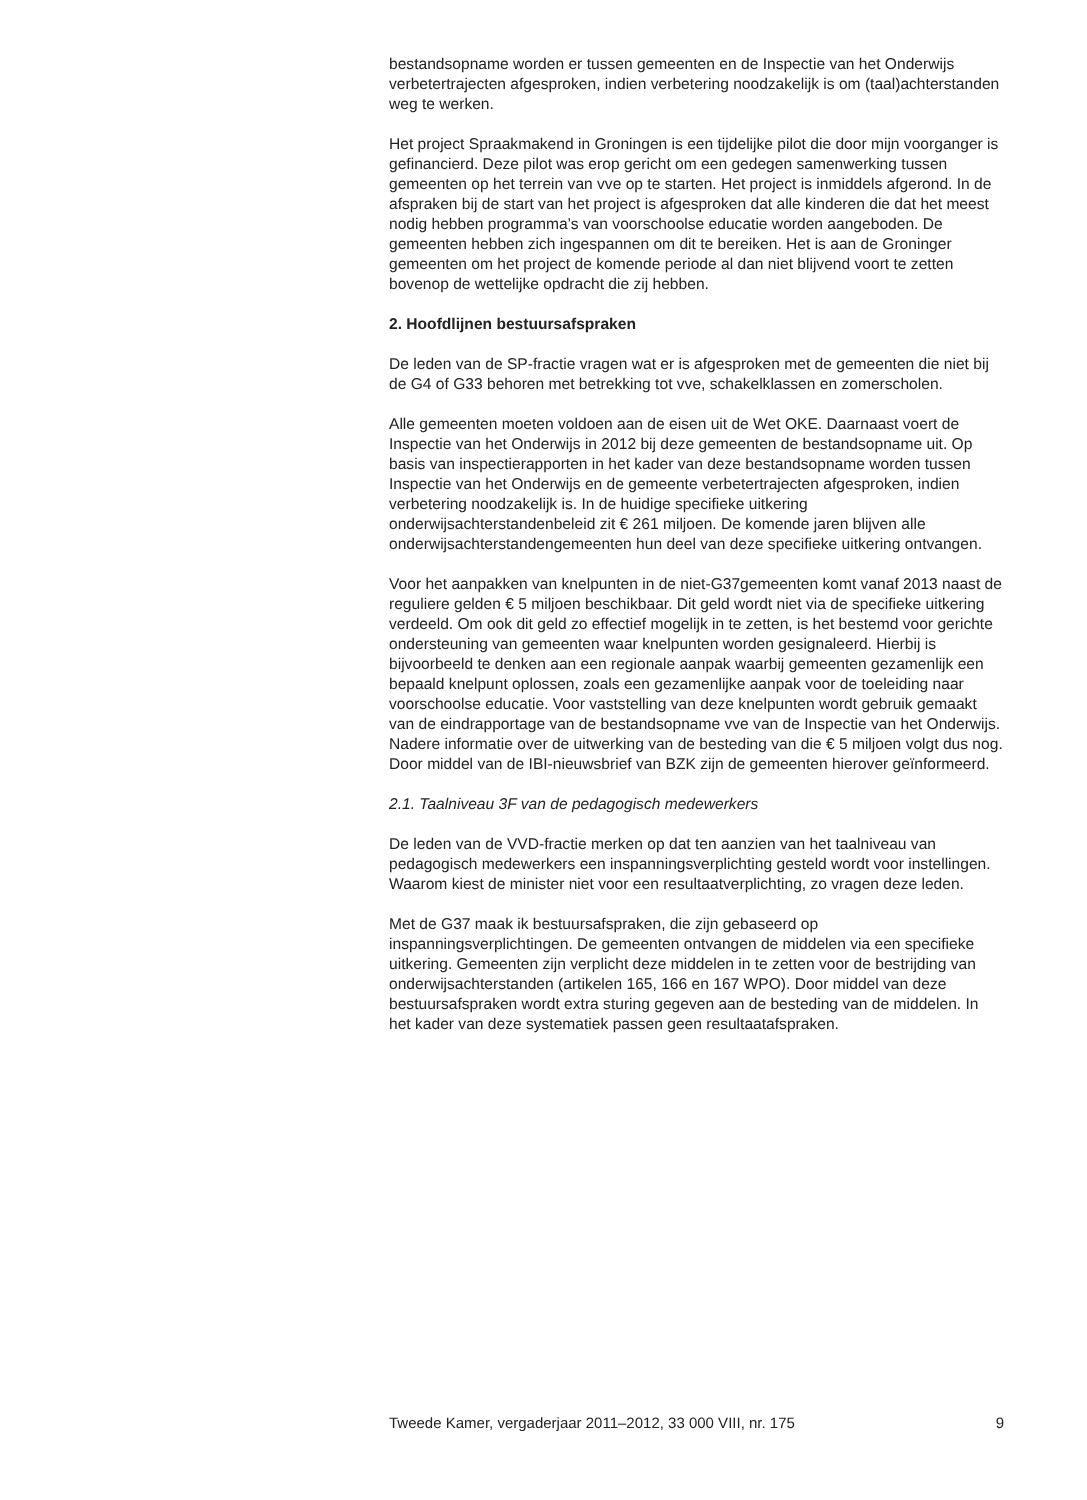bestandsopname worden er tussen gemeenten en de Inspectie van het Onderwijs verbetertrajecten afgesproken, indien verbetering noodzakelijk is om (taal)achterstanden weg te werken.
Het project Spraakmakend in Groningen is een tijdelijke pilot die door mijn voorganger is gefinancierd. Deze pilot was erop gericht om een gedegen samenwerking tussen gemeenten op het terrein van vve op te starten. Het project is inmiddels afgerond. In de afspraken bij de start van het project is afgesproken dat alle kinderen die dat het meest nodig hebben programma’s van voorschoolse educatie worden aangeboden. De gemeenten hebben zich ingespannen om dit te bereiken. Het is aan de Groninger gemeenten om het project de komende periode al dan niet blijvend voort te zetten bovenop de wettelijke opdracht die zij hebben.
2. Hoofdlijnen bestuursafspraken
De leden van de SP-fractie vragen wat er is afgesproken met de gemeenten die niet bij de G4 of G33 behoren met betrekking tot vve, schakelklassen en zomerscholen.
Alle gemeenten moeten voldoen aan de eisen uit de Wet OKE. Daarnaast voert de Inspectie van het Onderwijs in 2012 bij deze gemeenten de bestandsopname uit. Op basis van inspectierapporten in het kader van deze bestandsopname worden tussen Inspectie van het Onderwijs en de gemeente verbetertrajecten afgesproken, indien verbetering noodzakelijk is. In de huidige specifieke uitkering onderwijsachterstandenbeleid zit € 261 miljoen. De komende jaren blijven alle onderwijsachterstandengemeenten hun deel van deze specifieke uitkering ontvangen.
Voor het aanpakken van knelpunten in de niet-G37gemeenten komt vanaf 2013 naast de reguliere gelden € 5 miljoen beschikbaar. Dit geld wordt niet via de specifieke uitkering verdeeld. Om ook dit geld zo effectief mogelijk in te zetten, is het bestemd voor gerichte ondersteuning van gemeenten waar knelpunten worden gesignaleerd. Hierbij is bijvoorbeeld te denken aan een regionale aanpak waarbij gemeenten gezamenlijk een bepaald knelpunt oplossen, zoals een gezamenlijke aanpak voor de toeleiding naar voorschoolse educatie. Voor vaststelling van deze knelpunten wordt gebruik gemaakt van de eindrapportage van de bestandsopname vve van de Inspectie van het Onderwijs. Nadere informatie over de uitwerking van de besteding van die € 5 miljoen volgt dus nog. Door middel van de IBI-nieuwsbrief van BZK zijn de gemeenten hierover geïnformeerd.
2.1. Taalniveau 3F van de pedagogisch medewerkers
De leden van de VVD-fractie merken op dat ten aanzien van het taalniveau van pedagogisch medewerkers een inspanningsverplichting gesteld wordt voor instellingen. Waarom kiest de minister niet voor een resultaatverplichting, zo vragen deze leden.
Met de G37 maak ik bestuursafspraken, die zijn gebaseerd op inspanningsverplichtingen. De gemeenten ontvangen de middelen via een specifieke uitkering. Gemeenten zijn verplicht deze middelen in te zetten voor de bestrijding van onderwijsachterstanden (artikelen 165, 166 en 167 WPO). Door middel van deze bestuursafspraken wordt extra sturing gegeven aan de besteding van de middelen. In het kader van deze systematiek passen geen resultaatafspraken.
Tweede Kamer, vergaderjaar 2011–2012, 33 000 VIII, nr. 175 9